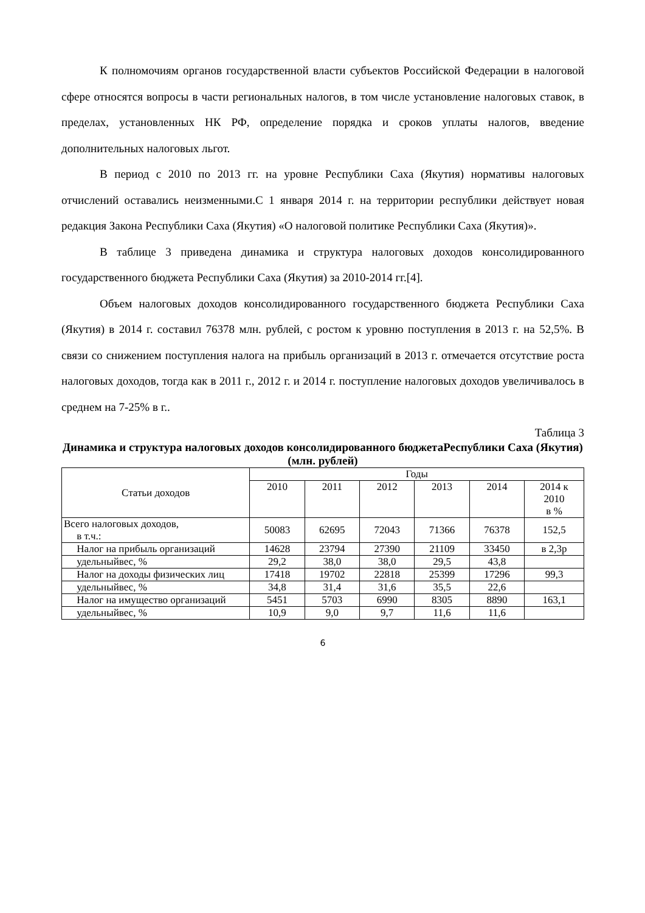К полномочиям органов государственной власти субъектов Российской Федерации в налоговой сфере относятся вопросы в части региональных налогов, в том числе установление налоговых ставок, в пределах, установленных НК РФ, определение порядка и сроков уплаты налогов, введение дополнительных налоговых льгот.
В период с 2010 по 2013 гг. на уровне Республики Саха (Якутия) нормативы налоговых отчислений оставались неизменными.С 1 января 2014 г. на территории республики действует новая редакция Закона Республики Саха (Якутия) «О налоговой политике Республики Саха (Якутия)».
В таблице 3 приведена динамика и структура налоговых доходов консолидированного государственного бюджета Республики Саха (Якутия) за 2010-2014 гг.[4].
Объем налоговых доходов консолидированного государственного бюджета Республики Саха (Якутия) в 2014 г. составил 76378 млн. рублей, с ростом к уровню поступления в 2013 г. на 52,5%. В связи со снижением поступления налога на прибыль организаций в 2013 г. отмечается отсутствие роста налоговых доходов, тогда как в 2011 г., 2012 г. и 2014 г. поступление налоговых доходов увеличивалось в среднем на 7-25% в г..
Таблица 3
Динамика и структура налоговых доходов консолидированного бюджетаРеспублики Саха (Якутия)
(млн. рублей)
| Статьи доходов | Годы | | | | | |
| --- | --- | --- | --- | --- | --- | --- |
| | 2010 | 2011 | 2012 | 2013 | 2014 | 2014 к 2010 в % |
| Всего налоговых доходов, в т.ч.: | 50083 | 62695 | 72043 | 71366 | 76378 | 152,5 |
| Налог на прибыль организаций | 14628 | 23794 | 27390 | 21109 | 33450 | в 2,3р |
| удельныйвес, % | 29,2 | 38,0 | 38,0 | 29,5 | 43,8 | |
| Налог на доходы физических лиц | 17418 | 19702 | 22818 | 25399 | 17296 | 99,3 |
| удельныйвес, % | 34,8 | 31,4 | 31,6 | 35,5 | 22,6 | |
| Налог на имущество организаций | 5451 | 5703 | 6990 | 8305 | 8890 | 163,1 |
| удельныйвес, % | 10,9 | 9,0 | 9,7 | 11,6 | 11,6 | |
6